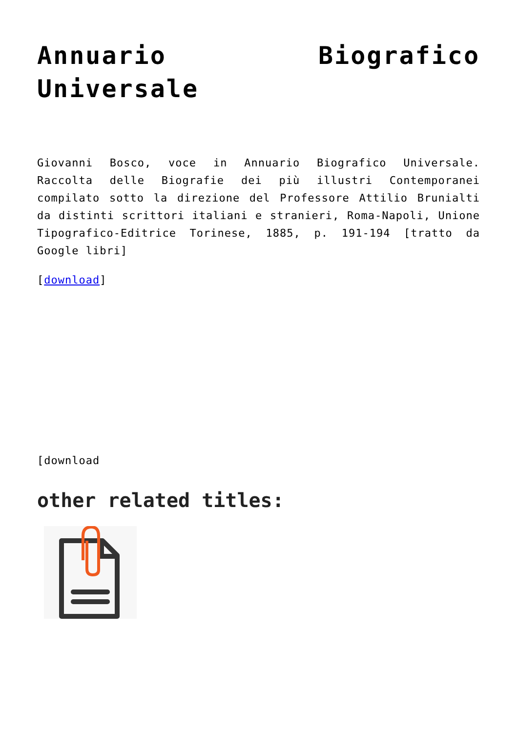Annuario Biografico Universale
Giovanni Bosco, voce in Annuario Biografico Universale. Raccolta delle Biografie dei più illustri Contemporanei compilato sotto la direzione del Professore Attilio Brunialti da distinti scrittori italiani e stranieri, Roma-Napoli, Unione Tipografico-Editrice Torinese, 1885, p. 191-194 [tratto da Google libri]
[download]
[download
other related titles: